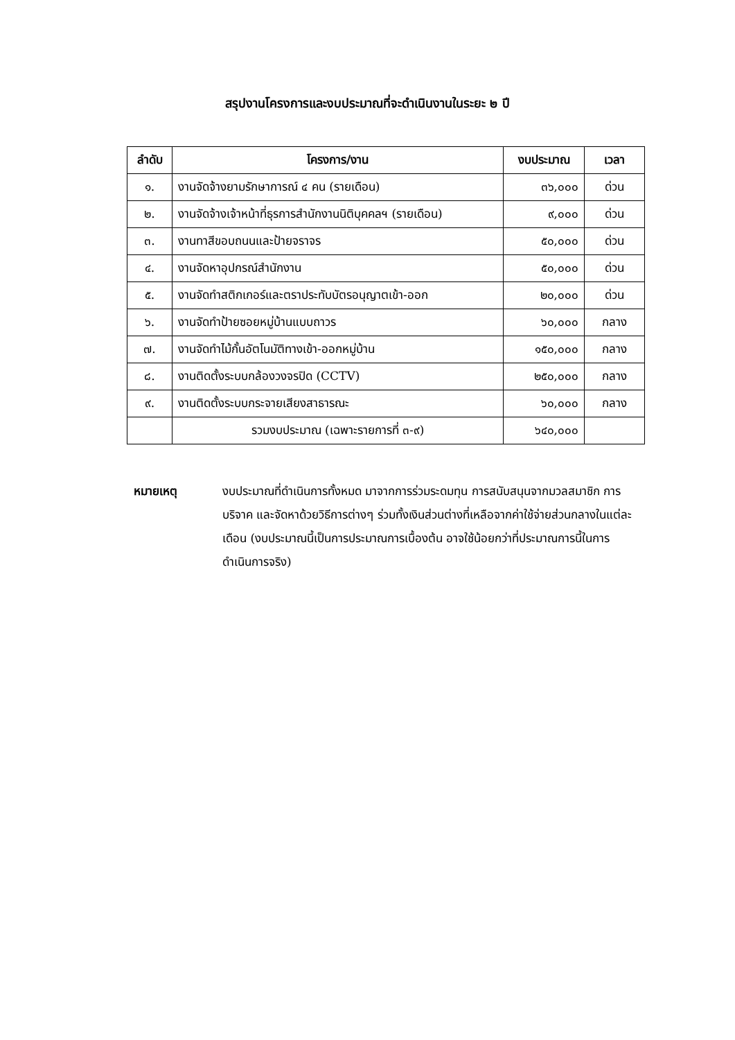สรุปงานโครงการและงบประมาณที่จะดำเนินงานในระยะ ๒ ปี
| ลำดับ | โครงการ/งาน | งบประมาณ | เวลา |
| --- | --- | --- | --- |
| ๑. | งานจัดจ้างยามรักษาการณ์ ๔ คน (รายเดือน) | ๓๖,๐๐๐ | ด่วน |
| ๒. | งานจัดจ้างเจ้าหน้าที่ธุรการสำนักงานนิติบุคคลฯ (รายเดือน) | ๙,๐๐๐ | ด่วน |
| ๓. | งานทาสีขอบถนนและป้ายจราจร | ๕๐,๐๐๐ | ด่วน |
| ๔. | งานจัดหาอุปกรณ์สำนักงาน | ๕๐,๐๐๐ | ด่วน |
| ๕. | งานจัดทำสติกเกอร์และตราประทับบัตรอนุญาตเข้า-ออก | ๒๐,๐๐๐ | ด่วน |
| ๖. | งานจัดทำป้ายซอยหมู่บ้านแบบถาวร | ๖๐,๐๐๐ | กลาง |
| ๗. | งานจัดทำไม้กั้นอัตโนมัติทางเข้า-ออกหมู่บ้าน | ๑๕๐,๐๐๐ | กลาง |
| ๘. | งานติดตั้งระบบกล้องวงจรปิด (CCTV) | ๒๕๐,๐๐๐ | กลาง |
| ๙. | งานติดตั้งระบบกระจายเสียงสาธารณะ | ๖๐,๐๐๐ | กลาง |
| | รวมงบประมาณ (เฉพาะรายการที่ ๓-๙) | ๖๔๐,๐๐๐ | |
หมายเหตุ งบประมาณที่ดำเนินการทั้งหมด มาจากการร่วมระดมทุน การสนับสนุนจากมวลสมาชิก การบริจาค และจัดหาด้วยวิธีการต่างๆ ร่วมทั้งเงินส่วนต่างที่เหลือจากค่าใช้จ่ายส่วนกลางในแต่ละเดือน (งบประมาณนี้เป็นการประมาณการเบื้องต้น อาจใช้น้อยกว่าที่ประมาณการนี้ในการดำเนินการจริง)